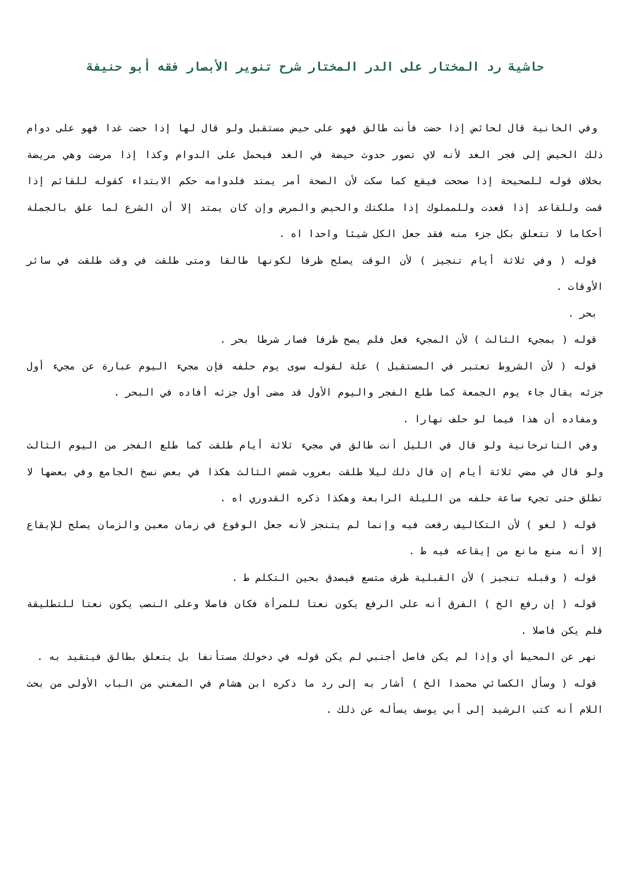حاشية رد المختار على الدر المختار شرح تنوير الأبصار فقه أبو حنيفة
وفي الخانية قال لحائض إذا حضت فأنت طالق فهو على حيض مستقبل ولو قال لها إذا حضت غدا فهو على دوام ذلك الحيض إلى فجر الغد لأنه لاي تصور حدوث حيضة في الغد فيحمل على الدوام وكذا إذا مرضت وهي مريضة بخلاف قوله للصحيحة إذا صححت فيقع كما سكت لأن الصحة أمر يمتد فلدوامه حكم الابتداء كقوله للقائم إذا قمت وللقاعد إذا قعدت وللمملوك إذا ملكتك والحيض والمرض وإن كان يمتد إلا أن الشرع لما علق بالجملة أحكاما لا تتعلق بكل جزء منه فقد جعل الكل شيئا واحدا اه .
قوله ( وفي ثلاثة أيام تنجيز ) لأن الوقت يصلح ظرفا لكونها طالقا ومتى طلقت في وقت طلقت في سائر الأوقات .
بحر .
قوله ( بمجيء الثالث ) لأن المجيء فعل فلم يصح ظرفا فصار شرطا بحر .
قوله ( لأن الشروط تعتبر في المستقبل ) علة لقوله سوى يوم حلفه فإن مجيء اليوم عبارة عن مجيء أول جزئه يقال جاء يوم الجمعة كما طلع الفجر واليوم الأول قد مضى أول جزئه أفاده في البحر .
ومفاده أن هذا فيما لو حلف نهارا .
وفي التاترخانية ولو قال في الليل أنت طالق في مجيء ثلاثة أيام طلقت كما طلع الفجر من اليوم الثالث ولو قال في مضي ثلاثة أيام إن قال ذلك ليلا طلقت بغروب شمس الثالث هكذا في بعض نسخ الجامع وفي بعضها لا تطلق حتى تجيء ساعة حلفه من الليلة الرابعة وهكذا ذكره القدوري اه .
قوله ( لغو ) لأن التكاليف رفعت فيه وإنما لم يتنجز لأنه جعل الوقوع في زمان معين والزمان يصلح للإيقاع إلا أنه منع مانع من إيقاعه فيه ط .
قوله ( وقبله تنجيز ) لأن القبلية ظرف متسع فيصدق بحين التكلم ط .
قوله ( إن رفع الخ ) الفرق أنه على الرفع يكون نعتا للمرأة فكان فاصلا وعلى النصب يكون نعتا للتطليقة فلم يكن فاصلا .
نهر عن المحيط أي وإذا لم يكن فاصل أجنبي لم يكن قوله في دخولك مستأنفا بل يتعلق بطالق فيتقيد به .
قوله ( وسأل الكسائي محمدا الخ ) أشار به إلى رد ما ذكره ابن هشام في المغني من الباب الأولى من بحث اللام أنه كتب الرشيد إلى أبي يوسف يسأله عن ذلك .